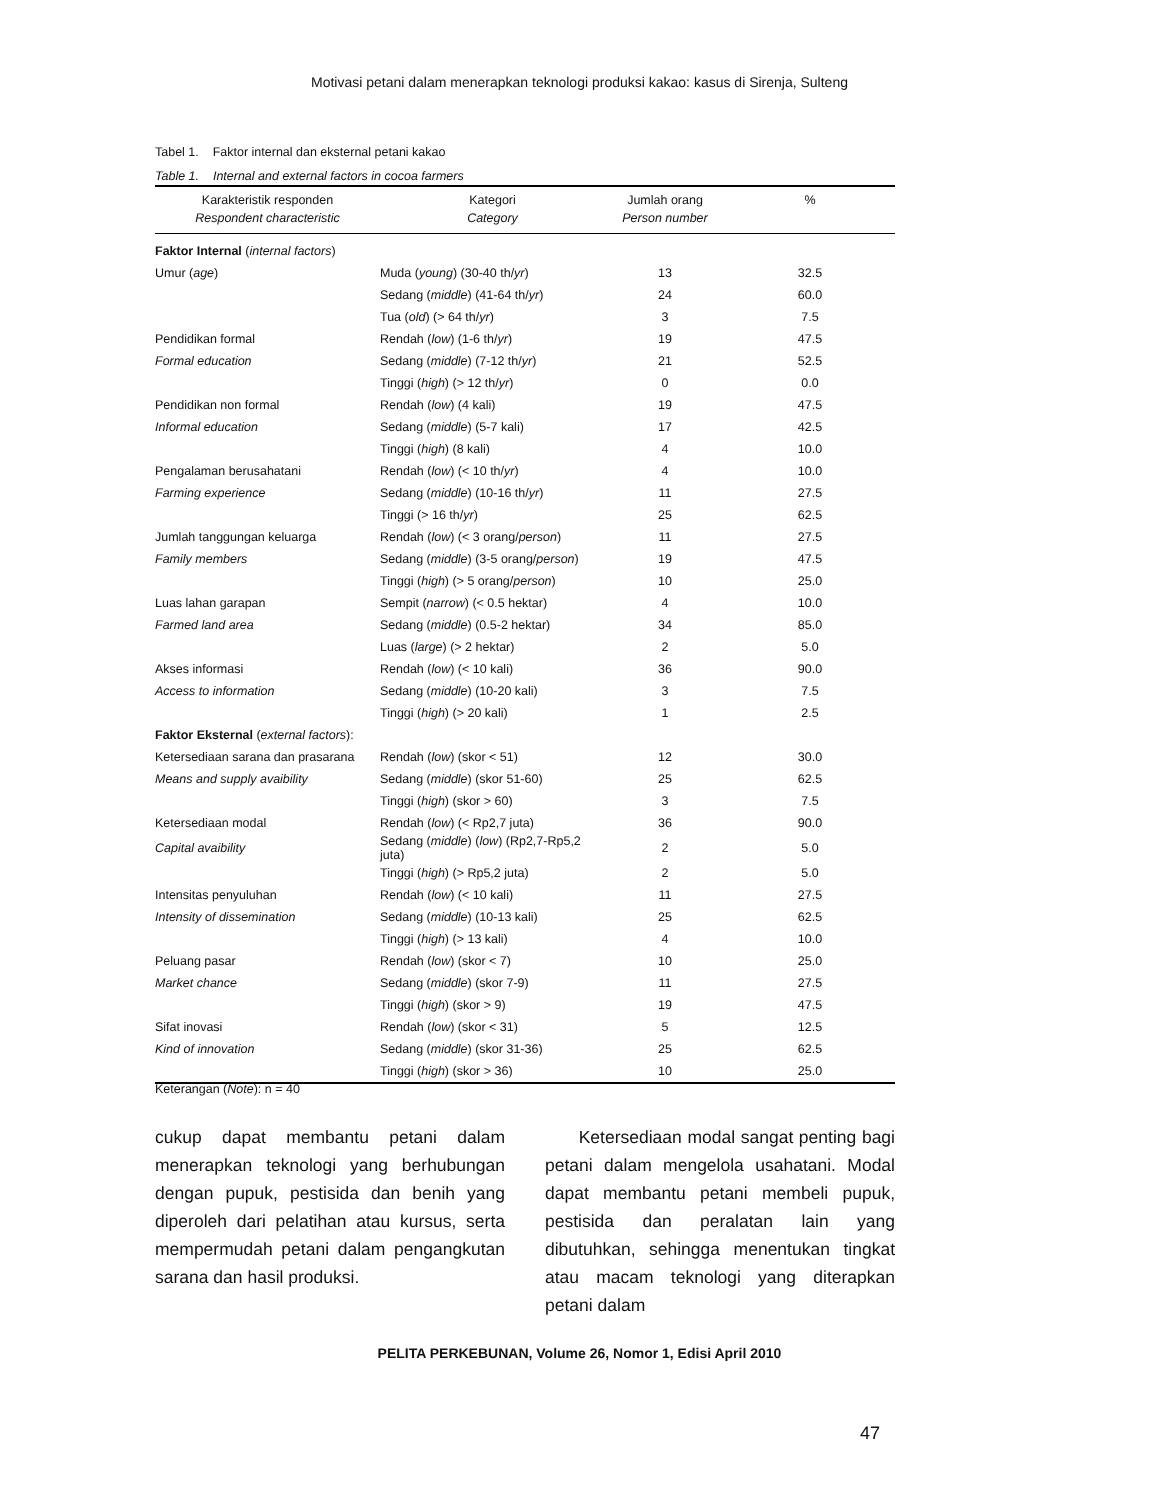Motivasi petani dalam menerapkan teknologi produksi kakao: kasus di Sirenja, Sulteng
Tabel 1. Faktor internal dan eksternal petani kakao
Table 1. Internal and external factors in cocoa farmers
| Karakteristik responden Respondent characteristic | Kategori Category | Jumlah orang Person number | % |
| --- | --- | --- | --- |
| Faktor Internal ( internal factors ) | | | |
| Umur ( age ) | Muda ( young ) (30-40 th/ yr ) | 13 | 32.5 |
| | Sedang ( middle ) (41-64 th/ yr ) | 24 | 60.0 |
| | Tua ( old ) (> 64 th/ yr ) | 3 | 7.5 |
| Pendidikan formal | Rendah ( low ) (1-6 th/ yr ) | 19 | 47.5 |
| Formal education | Sedang ( middle ) (7-12 th/ yr ) | 21 | 52.5 |
| | Tinggi ( high ) (> 12 th/ yr ) | 0 | 0.0 |
| Pendidikan non formal | Rendah ( low ) (4 kali) | 19 | 47.5 |
| Informal education | Sedang ( middle ) (5-7 kali) | 17 | 42.5 |
| | Tinggi ( high ) (8 kali) | 4 | 10.0 |
| Pengalaman berusahatani | Rendah ( low ) (< 10 th/ yr ) | 4 | 10.0 |
| Farming experience | Sedang ( middle ) (10-16 th/ yr ) | 11 | 27.5 |
| | Tinggi (> 16 th/ yr ) | 25 | 62.5 |
| Jumlah tanggungan keluarga | Rendah ( low ) (< 3 orang/ person ) | 11 | 27.5 |
| Family members | Sedang ( middle ) (3-5 orang/ person ) | 19 | 47.5 |
| | Tinggi ( high ) (> 5 orang/ person ) | 10 | 25.0 |
| Luas lahan garapan | Sempit ( narrow ) (< 0.5 hektar) | 4 | 10.0 |
| Farmed land area | Sedang ( middle ) (0.5-2 hektar) | 34 | 85.0 |
| | Luas ( large ) (> 2 hektar) | 2 | 5.0 |
| Akses informasi | Rendah ( low ) (< 10 kali) | 36 | 90.0 |
| Access to information | Sedang ( middle ) (10-20 kali) | 3 | 7.5 |
| | Tinggi ( high ) (> 20 kali) | 1 | 2.5 |
| Faktor Eksternal ( external factors ): | | | |
| Ketersediaan sarana dan prasarana | Rendah ( low ) (skor < 51) | 12 | 30.0 |
| Means and supply avaibility | Sedang ( middle ) (skor 51-60) | 25 | 62.5 |
| | Tinggi ( high ) (skor > 60) | 3 | 7.5 |
| Ketersediaan modal | Rendah ( low ) (< Rp2,7 juta) | 36 | 90.0 |
| Capital avaibility | Sedang ( middle ) ( low ) (Rp2,7-Rp5,2 juta) | 2 | 5.0 |
| | Tinggi ( high ) (> Rp5,2 juta) | 2 | 5.0 |
| Intensitas penyuluhan | Rendah ( low ) (< 10 kali) | 11 | 27.5 |
| Intensity of dissemination | Sedang ( middle ) (10-13 kali) | 25 | 62.5 |
| | Tinggi ( high ) (> 13 kali) | 4 | 10.0 |
| Peluang pasar | Rendah ( low ) (skor < 7) | 10 | 25.0 |
| Market chance | Sedang ( middle ) (skor 7-9) | 11 | 27.5 |
| | Tinggi ( high ) (skor > 9) | 19 | 47.5 |
| Sifat inovasi | Rendah ( low ) (skor < 31) | 5 | 12.5 |
| Kind of innovation | Sedang ( middle ) (skor 31-36) | 25 | 62.5 |
| | Tinggi ( high ) (skor > 36) | 10 | 25.0 |
Keterangan (Note): n = 40
cukup dapat membantu petani dalam menerapkan teknologi yang berhubungan dengan pupuk, pestisida dan benih yang diperoleh dari pelatihan atau kursus, serta mempermudah petani dalam pengangkutan sarana dan hasil produksi.
Ketersediaan modal sangat penting bagi petani dalam mengelola usahatani. Modal dapat membantu petani membeli pupuk, pestisida dan peralatan lain yang dibutuhkan, sehingga menentukan tingkat atau macam teknologi yang diterapkan petani dalam
PELITA PERKEBUNAN, Volume 26, Nomor 1, Edisi April 2010
47